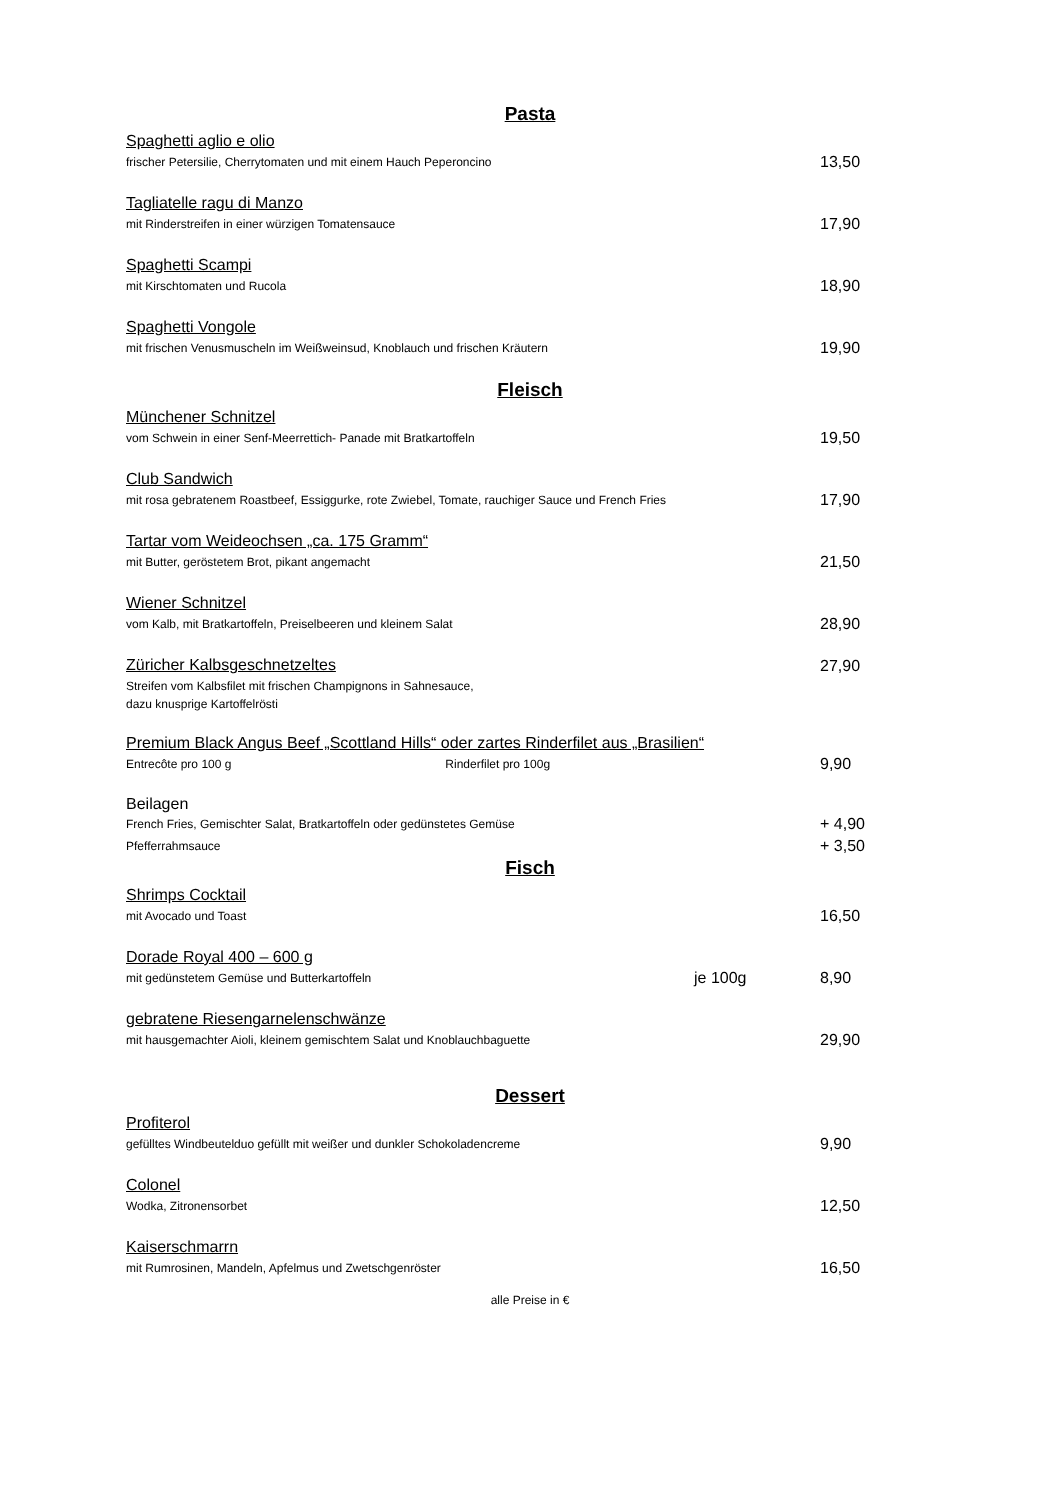Pasta
Spaghetti aglio e olio
frischer Petersilie, Cherrytomaten und mit einem Hauch Peperoncino 13,50
Tagliatelle ragu di Manzo
mit Rinderstreifen in einer würzigen Tomatensauce 17,90
Spaghetti Scampi
mit Kirschtomaten und Rucola 18,90
Spaghetti Vongole
mit frischen Venusmuscheln im Weißweinsud, Knoblauch und frischen Kräutern 19,90
Fleisch
Münchener Schnitzel
vom Schwein in einer Senf-Meerrettich- Panade mit Bratkartoffeln 19,50
Club Sandwich
mit rosa gebratenem Roastbeef, Essiggurke, rote Zwiebel, Tomate, rauchiger Sauce und French Fries 17,90
Tartar vom Weideochsen „ca. 175 Gramm“
mit Butter, geröstetem Brot, pikant angemacht 21,50
Wiener Schnitzel
vom Kalb, mit Bratkartoffeln, Preiselbeeren und kleinem Salat 28,90
Züricher Kalbsgeschnetzeltes 27,90
Streifen vom Kalbsfilet mit frischen Champignons in Sahnesauce,
dazu knusprige Kartoffelrösti
Premium Black Angus Beef „Scottland Hills“ oder zartes Rinderfilet aus „Brasilien“
Entrecôte pro 100 g Rinderfilet pro 100g 9,90
Beilagen
French Fries, Gemischter Salat, Bratkartoffeln oder gedünstetes Gemüse + 4,90
Pfefferrahmsauce + 3,50
Fisch
Shrimps Cocktail
mit Avocado und Toast 16,50
Dorade Royal 400 – 600 g
mit gedünstetem Gemüse und Butterkartoffeln je 100g 8,90
gebratene Riesengarnelenschwänze
mit hausgemachter Aioli, kleinem gemischtem Salat und Knoblauchbaguette 29,90
Dessert
Profiterol
gefülltes Windbeutelduo gefüllt mit weißer und dunkler Schokoladencreme 9,90
Colonel
Wodka, Zitronensorbet 12,50
Kaiserschmarrn
mit Rumrosinen, Mandeln, Apfelmus und Zwetschgenröster 16,50
alle Preise in €